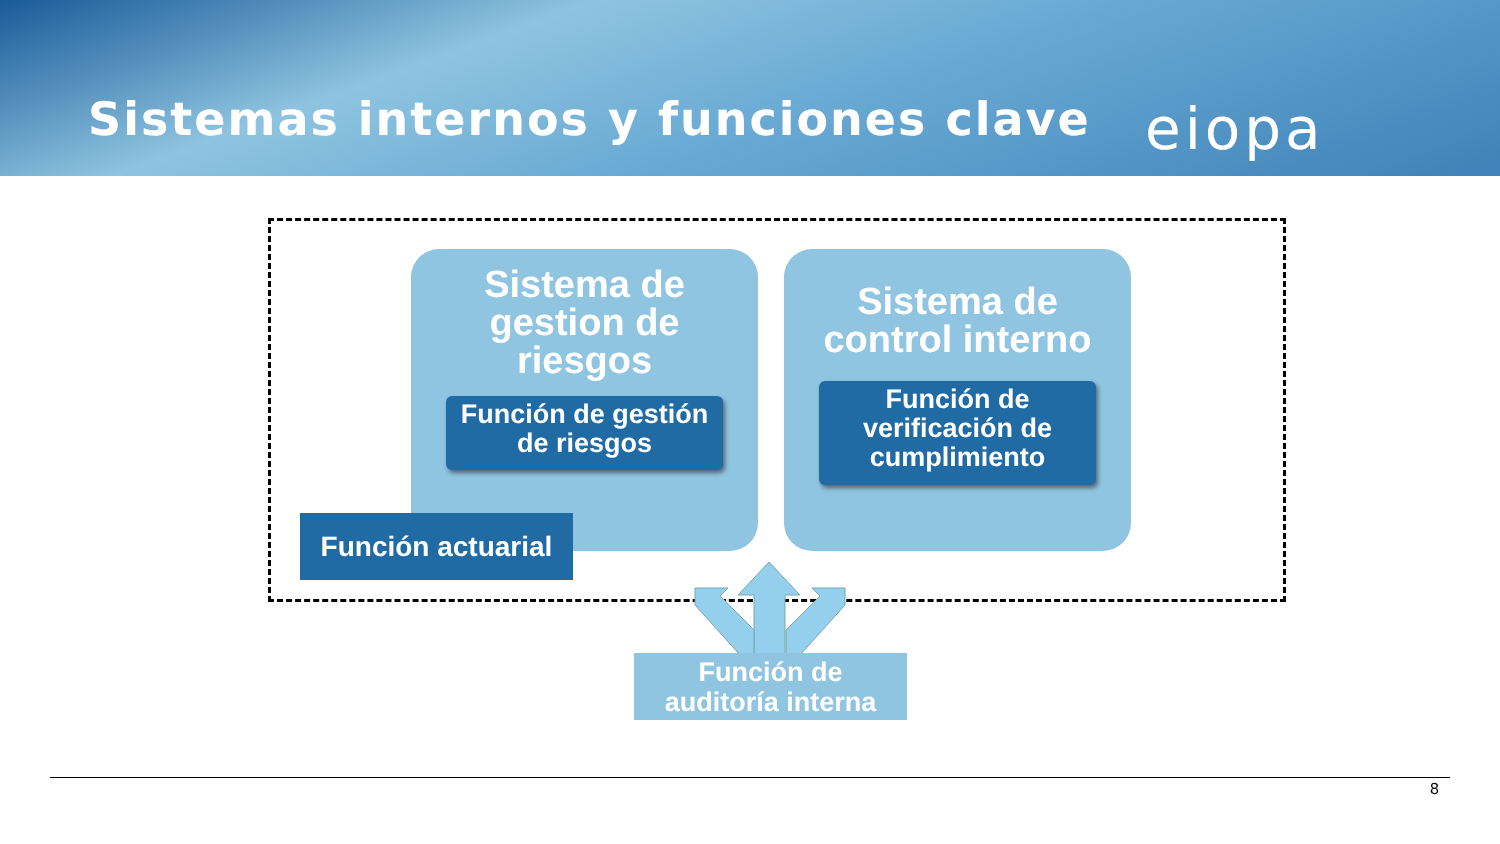Sistemas internos y funciones clave
eiopa
Sistema de
gestion de
riesgos
Función de gestión
de riesgos
Sistema de
control interno
Función de
verificación de
cumplimiento
Función actuarial
Función de
auditoría interna
8